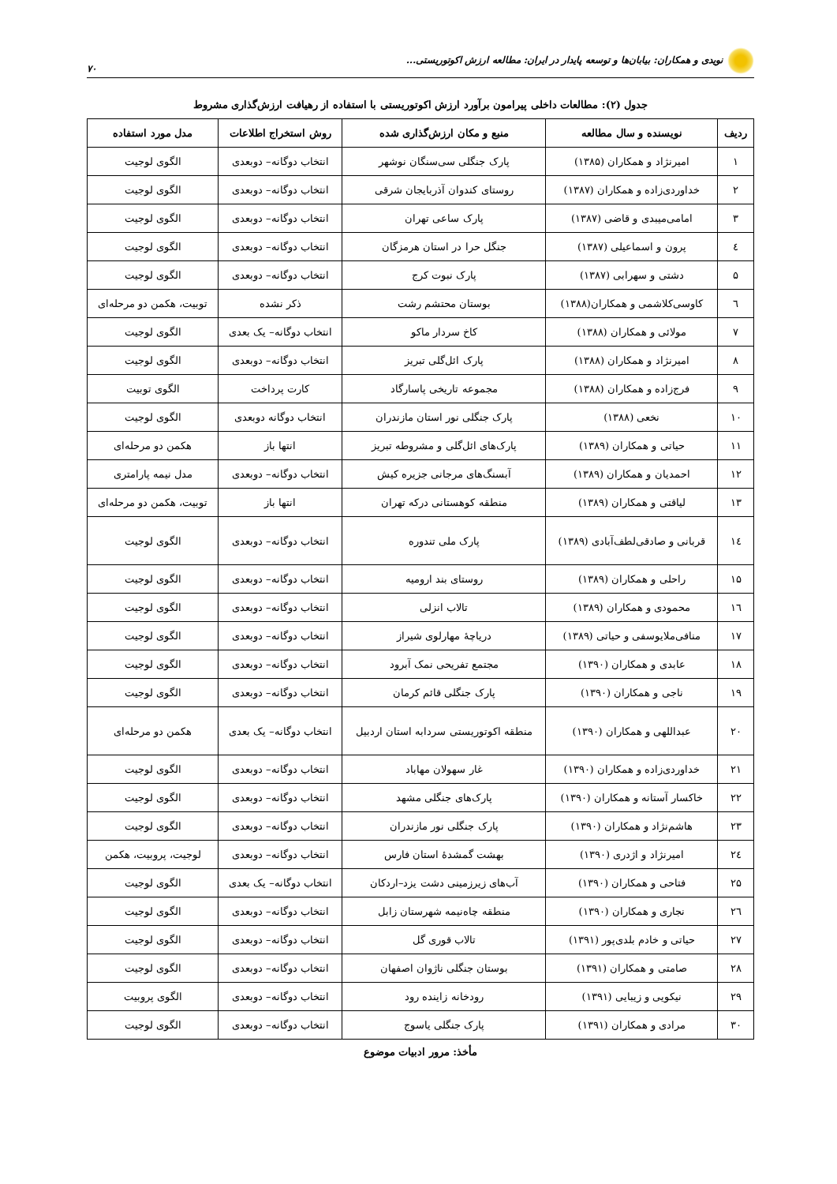نویدی و همکاران: بیابان‌ها و توسعه پایدار در ایران: مطالعه ارزش اکوتوریستی... ۷۰
جدول (۲): مطالعات داخلی پیرامون برآورد ارزش اکوتوریستی با استفاده از رهیافت ارزش‌گذاری مشروط
| ردیف | نویسنده و سال مطالعه | منبع و مکان ارزش‌گذاری شده | روش استخراج اطلاعات | مدل مورد استفاده |
| --- | --- | --- | --- | --- |
| ۱ | امیرنژاد و همکاران (۱۳۸۵) | پارک جنگلی سی‌سنگان نوشهر | انتخاب دوگانه– دوبعدی | الگوی لوجیت |
| ۲ | خداوردی‌زاده و همکاران (۱۳۸۷) | روستای کندوان آذربایجان شرقی | انتخاب دوگانه– دوبعدی | الگوی لوجیت |
| ۳ | امامی‌میبدی و قاضی (۱۳۸۷) | پارک ساعی تهران | انتخاب دوگانه– دوبعدی | الگوی لوجیت |
| ٤ | پرون و اسماعیلی (۱۳۸۷) | جنگل حرا در استان هرمزگان | انتخاب دوگانه– دوبعدی | الگوی لوجیت |
| ۵ | دشتی و سهرابی (۱۳۸۷) | پارک نبوت کرج | انتخاب دوگانه– دوبعدی | الگوی لوجیت |
| ٦ | کاوسی‌کلاشمی و همکاران(۱۳۸۸) | بوستان محتشم رشت | ذکر نشده | توبیت، هکمن دو مرحله‌ای |
| ۷ | مولائی و همکاران (۱۳۸۸) | کاخ سردار ماکو | انتخاب دوگانه– یک بعدی | الگوی لوجیت |
| ۸ | امیرنژاد و همکاران (۱۳۸۸) | پارک ائل‌گلی تبریز | انتخاب دوگانه– دوبعدی | الگوی لوجیت |
| ۹ | فرج‌زاده و همکاران (۱۳۸۸) | مجموعه تاریخی پاسارگاد | کارت پرداخت | الگوی توبیت |
| ۱۰ | نخعی (۱۳۸۸) | پارک جنگلی نور استان مازندران | انتخاب دوگانه دوبعدی | الگوی لوجیت |
| ۱۱ | حیاتی و همکاران (۱۳۸۹) | پارک‌های ائل‌گلی و مشروطه تبریز | انتها باز | هکمن دو مرحله‌ای |
| ۱۲ | احمدیان و همکاران (۱۳۸۹) | آبسنگ‌های مرجانی جزیره کیش | انتخاب دوگانه– دوبعدی | مدل نیمه پارامتری |
| ۱۳ | لیاقتی و همکاران (۱۳۸۹) | منطقه کوهستانی درکه تهران | انتها باز | توبیت، هکمن دو مرحله‌ای |
| ۱٤ | قربانی و صادقی‌لطف‌آبادی (۱۳۸۹) | پارک ملی تندوره | انتخاب دوگانه– دوبعدی | الگوی لوجیت |
| ۱۵ | راحلی و همکاران (۱۳۸۹) | روستای بند ارومیه | انتخاب دوگانه– دوبعدی | الگوی لوجیت |
| ۱٦ | محمودی و همکاران (۱۳۸۹) | تالاب انزلی | انتخاب دوگانه– دوبعدی | الگوی لوجیت |
| ۱۷ | منافی‌ملایوسفی و حیاتی (۱۳۸۹) | دریاچهٔ مهارلوی شیراز | انتخاب دوگانه– دوبعدی | الگوی لوجیت |
| ۱۸ | عابدی و همکاران (۱۳۹۰) | مجتمع تفریحی نمک آبرود | انتخاب دوگانه– دوبعدی | الگوی لوجیت |
| ۱۹ | ناجی و همکاران (۱۳۹۰) | پارک جنگلی قائم کرمان | انتخاب دوگانه– دوبعدی | الگوی لوجیت |
| ۲۰ | عبداللهی و همکاران (۱۳۹۰) | منطقه اکوتوریستی سردابه استان اردبیل | انتخاب دوگانه– یک بعدی | هکمن دو مرحله‌ای |
| ۲۱ | خداوردی‌زاده و همکاران (۱۳۹۰) | غار سهولان مهاباد | انتخاب دوگانه– دوبعدی | الگوی لوجیت |
| ۲۲ | خاکسار آستانه و همکاران (۱۳۹۰) | پارک‌های جنگلی مشهد | انتخاب دوگانه– دوبعدی | الگوی لوجیت |
| ۲۳ | هاشم‌نژاد و همکاران (۱۳۹۰) | پارک جنگلی نور مازندران | انتخاب دوگانه– دوبعدی | الگوی لوجیت |
| ۲٤ | امیرنژاد و اژدری (۱۳۹۰) | بهشت گمشدهٔ استان فارس | انتخاب دوگانه– دوبعدی | لوجیت، پروبیت، هکمن |
| ۲۵ | فتاحی و همکاران (۱۳۹۰) | آب‌های زیرزمینی دشت یزد–اردکان | انتخاب دوگانه– یک بعدی | الگوی لوجیت |
| ۲٦ | نجاری و همکاران (۱۳۹۰) | منطقه چاه‌نیمه شهرستان زابل | انتخاب دوگانه– دوبعدی | الگوی لوجیت |
| ۲۷ | حیاتی و خادم بلدی‌پور (۱۳۹۱) | تالاب قوری گل | انتخاب دوگانه– دوبعدی | الگوی لوجیت |
| ۲۸ | صامتی و همکاران (۱۳۹۱) | بوستان جنگلی ناژوان اصفهان | انتخاب دوگانه– دوبعدی | الگوی لوجیت |
| ۲۹ | نیکویی و زیبایی (۱۳۹۱) | رودخانه زاینده رود | انتخاب دوگانه– دوبعدی | الگوی پروبیت |
| ۳۰ | مرادی و همکاران (۱۳۹۱) | پارک جنگلی یاسوج | انتخاب دوگانه– دوبعدی | الگوی لوجیت |
مأخذ: مرور ادبیات موضوع